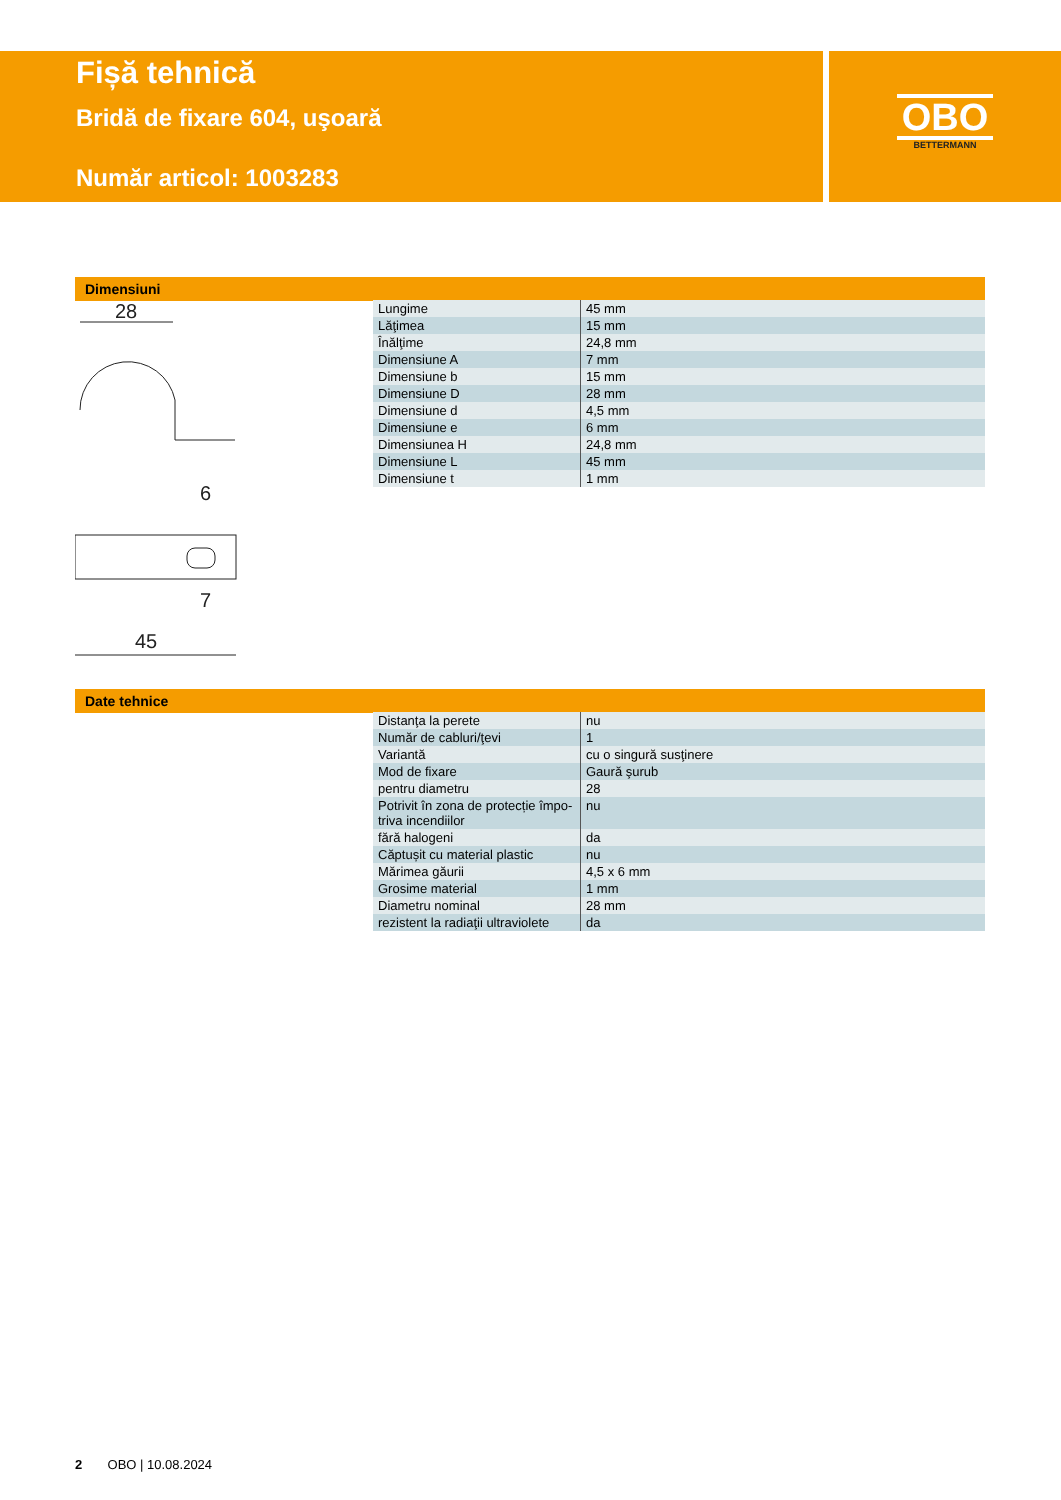Fișă tehnică
Bridă de fixare 604, uşoară
Număr articol: 1003283
OBO
BETTERMANN
Dimensiuni
28
45
7
6
Date tehnice
| Lungime | 45 mm |
| Lăţimea | 15 mm |
| Înălţime | 24,8 mm |
| Dimensiune A | 7 mm |
| Dimensiune b | 15 mm |
| Dimensiune D | 28 mm |
| Dimensiune d | 4,5 mm |
| Dimensiune e | 6 mm |
| Dimensiunea H | 24,8 mm |
| Dimensiune L | 45 mm |
| Dimensiune t | 1 mm |
| Distanţa la perete | nu |
| Număr de cabluri/ţevi | 1 |
| Variantă | cu o singură susţinere |
| Mod de fixare | Gaură şurub |
| pentru diametru | 28 |
| Potrivit în zona de protecție împo-triva incendiilor | nu |
| fără halogeni | da |
| Căptușit cu material plastic | nu |
| Mărimea găurii | 4,5 x 6 mm |
| Grosime material | 1 mm |
| Diametru nominal | 28 mm |
| rezistent la radiaţii ultraviolete | da |
2 OBO | 10.08.2024